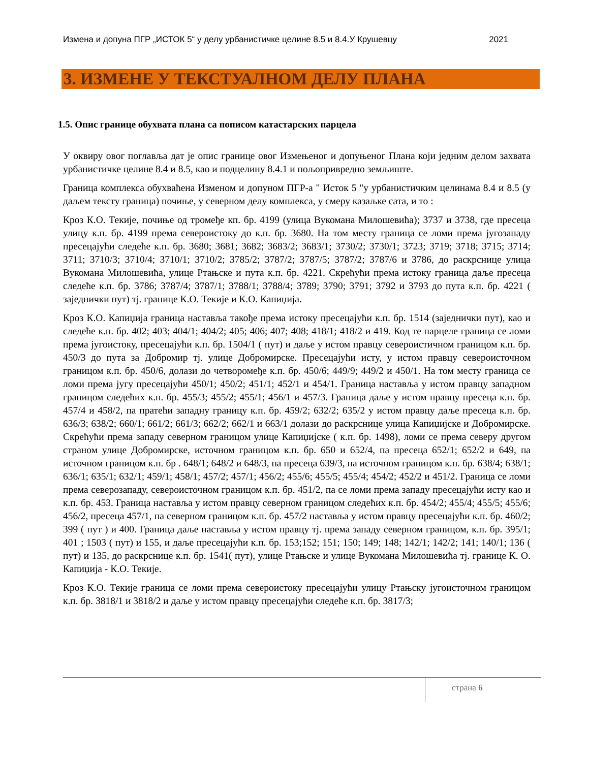Измена и допуна ПГР „ИСТОК 5“ у делу урбанистичке целине 8.5 и 8.4.У Крушевцу 2021
3. ИЗМЕНЕ У ТЕКСТУАЛНОМ ДЕЛУ ПЛАНА
1.5. Опис границе обухвата плана са пописом катастарских парцела
У оквиру овог поглавља дат је опис границе овог Измењеног и допуњеног Плана који једним делом захвата урбанистичке целине 8.4 и 8.5, као и подцелину 8.4.1 и пољопривредно земљиште.
Граница комплекса обухваћена Изменом и допуном ПГР-а " Исток 5 "у урбанистичким целинама 8.4 и 8.5 (у даљем тексту граница) почиње, у северном делу комплекса, у смеру казаљке сата, и то :
Кроз К.О. Текије, почиње од тромеђе кп. бр. 4199 (улица Вукомана Милошевића); 3737 и 3738, где пресеца улицу к.п. бр. 4199 према североистоку до к.п. бр. 3680. На том месту граница се ломи према југозападу пресецајући следеће к.п. бр. 3680; 3681; 3682; 3683/2; 3683/1; 3730/2; 3730/1; 3723; 3719; 3718; 3715; 3714; 3711; 3710/3; 3710/4; 3710/1; 3710/2; 3785/2; 3787/2; 3787/5; 3787/2; 3787/6 и 3786, до раскрснице улица Вукомана Милошевића, улице Ртањске и пута к.п. бр. 4221. Скрећући према истоку граница даље пресеца следеће к.п. бр. 3786; 3787/4; 3787/1; 3788/1; 3788/4; 3789; 3790; 3791; 3792 и 3793 до пута к.п. бр. 4221 ( заједнички пут) тј. границе К.О. Текије и К.О. Капиџија.
Кроз К.О. Капиџија граница наставља такође према истоку пресецајући к.п. бр. 1514 (заједнички пут), као и следеће к.п. бр. 402; 403; 404/1; 404/2; 405; 406; 407; 408; 418/1; 418/2 и 419. Код те парцеле граница се ломи према југоистоку, пресецајући к.п. бр. 1504/1 ( пут) и даље у истом правцу североистичном границом к.п. бр. 450/3 до пута за Добромир тј. улице Добромирске. Пресецајући исту, у истом правцу североисточном границом к.п. бр. 450/6, долази до четвороме­ђе к.п. бр. 450/6; 449/9; 449/2 и 450/1. На том месту граница се ломи према југу пресецајући 450/1; 450/2; 451/1; 452/1 и 454/1. Граница наставља у истом правцу западном границом следећих к.п. бр. 455/3; 455/2; 455/1; 456/1 и 457/3. Граница даље у истом правцу пресеца к.п. бр. 457/4 и 458/2, па пратећи западну границу к.п. бр. 459/2; 632/2; 635/2 у истом правцу даље пресеца к.п. бр. 636/3; 638/2; 660/1; 661/2; 661/3; 662/2; 662/1 и 663/1 долази до раскрснице улица Капиџијске и Добромирске. Скрећући према западу северном границом улице Капиџијске ( к.п. бр. 1498), ломи се према северу другом страном улице Добромирске, источном границом к.п. бр. 650 и 652/4, па пресеца 652/1; 652/2 и 649, па источном границом к.п. бр . 648/1; 648/2 и 648/3, па пресеца 639/3, па источном границом к.п. бр. 638/4; 638/1; 636/1; 635/1; 632/1; 459/1; 458/1; 457/2; 457/1; 456/2; 455/6; 455/5; 455/4; 454/2; 452/2 и 451/2. Граница се ломи према северозападу, североисточном границом к.п. бр. 451/2, па се ломи према западу пресецајући исту као и к.п. бр. 453. Граница наставља у истом правцу северном границом следећих к.п. бр. 454/2; 455/4; 455/5; 455/6; 456/2, пресеца 457/1, па северном границом к.п. бр. 457/2 наставља у истом правцу пресецајући к.п. бр. 460/2; 399 ( пут ) и 400. Граница даље наставља у истом правцу тј. према западу северном границом, к.п. бр. 395/1; 401 ; 1503 ( пут) и 155, и даље пресецајући к.п. бр. 153;152; 151; 150; 149; 148; 142/1; 142/2; 141; 140/1; 136 ( пут) и 135, до раскрснице к.п. бр. 1541( пут), улице Ртањске и улице Вукомана Милошевића тј. границе К. О. Капиџија - К.О. Текије.
Кроз К.О. Текије граница се ломи према североистоку пресецајући улицу Ртањску југоисточном границом к.п. бр. 3818/1 и 3818/2 и даље у истом правцу пресецајући следеће к.п. бр. 3817/3;
страна 6